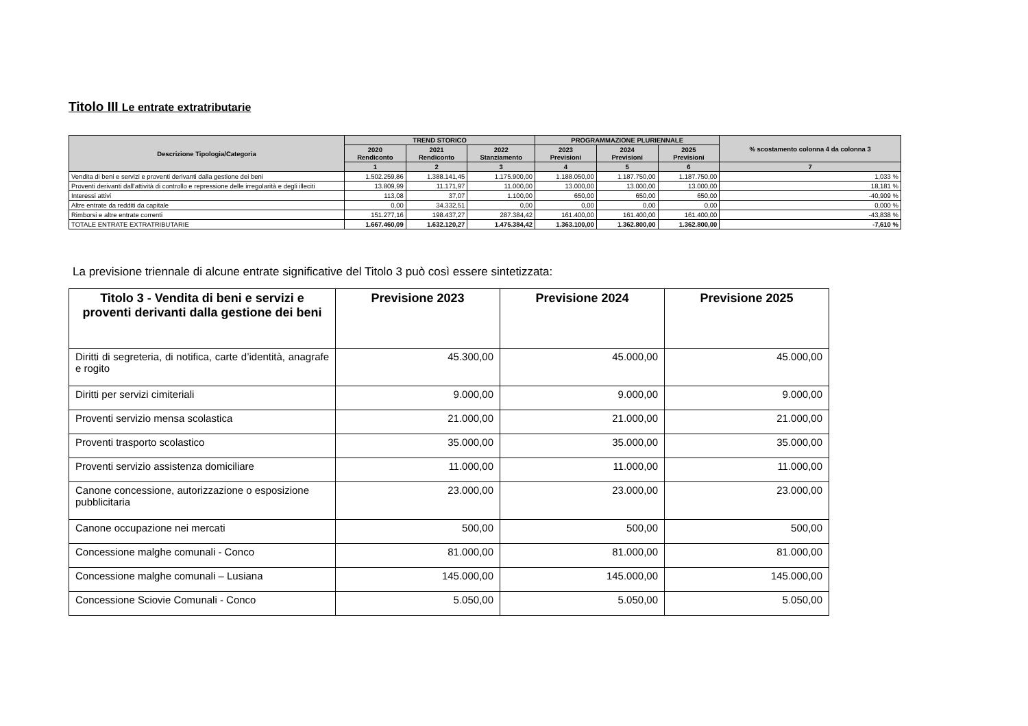Titolo III Le entrate extratributarie
| Descrizione Tipologia/Categoria | TREND STORICO | | | PROGRAMMAZIONE PLURIENNALE | | | % scostamento colonna 4 da colonna 3 |
| --- | --- | --- | --- | --- | --- | --- | --- |
| | 2020 Rendiconto | 2021 Rendiconto | 2022 Stanziamento | 2023 Previsioni | 2024 Previsioni | 2025 Previsioni | |
| | 1 | 2 | 3 | 4 | 5 | 6 | 7 |
| Vendita di beni e servizi e proventi derivanti dalla gestione dei beni | 1.502.259,86 | 1.388.141,45 | 1.175.900,00 | 1.188.050,00 | 1.187.750,00 | 1.187.750,00 | 1,033 % |
| Proventi derivanti dall'attività di controllo e repressione delle irregolarità e degli illeciti | 13.809,99 | 11.171,97 | 11.000,00 | 13.000,00 | 13.000,00 | 13.000,00 | 18,181 % |
| Interessi attivi | 113,08 | 37,07 | 1.100,00 | 650,00 | 650,00 | 650,00 | -40,909 % |
| Altre entrate da redditi da capitale | 0,00 | 34.332,51 | 0,00 | 0,00 | 0,00 | 0,00 | 0,000 % |
| Rimborsi e altre entrate correnti | 151.277,16 | 198.437,27 | 287.384,42 | 161.400,00 | 161.400,00 | 161.400,00 | -43,838 % |
| TOTALE ENTRATE EXTRATRIBUTARIE | 1.667.460,09 | 1.632.120,27 | 1.475.384,42 | 1.363.100,00 | 1.362.800,00 | 1.362.800,00 | -7,610 % |
La previsione triennale di alcune entrate significative del Titolo 3 può così essere sintetizzata:
| Titolo 3 - Vendita di beni e servizi e proventi derivanti dalla gestione dei beni | Previsione 2023 | Previsione 2024 | Previsione 2025 |
| --- | --- | --- | --- |
| Diritti di segreteria, di notifica, carte d’identità, anagrafe e rogito | 45.300,00 | 45.000,00 | 45.000,00 |
| Diritti per servizi cimiteriali | 9.000,00 | 9.000,00 | 9.000,00 |
| Proventi servizio mensa scolastica | 21.000,00 | 21.000,00 | 21.000,00 |
| Proventi trasporto scolastico | 35.000,00 | 35.000,00 | 35.000,00 |
| Proventi servizio assistenza domiciliare | 11.000,00 | 11.000,00 | 11.000,00 |
| Canone concessione, autorizzazione o esposizione pubblicitaria | 23.000,00 | 23.000,00 | 23.000,00 |
| Canone occupazione nei mercati | 500,00 | 500,00 | 500,00 |
| Concessione malghe comunali - Conco | 81.000,00 | 81.000,00 | 81.000,00 |
| Concessione malghe comunali – Lusiana | 145.000,00 | 145.000,00 | 145.000,00 |
| Concessione Sciovie Comunali - Conco | 5.050,00 | 5.050,00 | 5.050,00 |